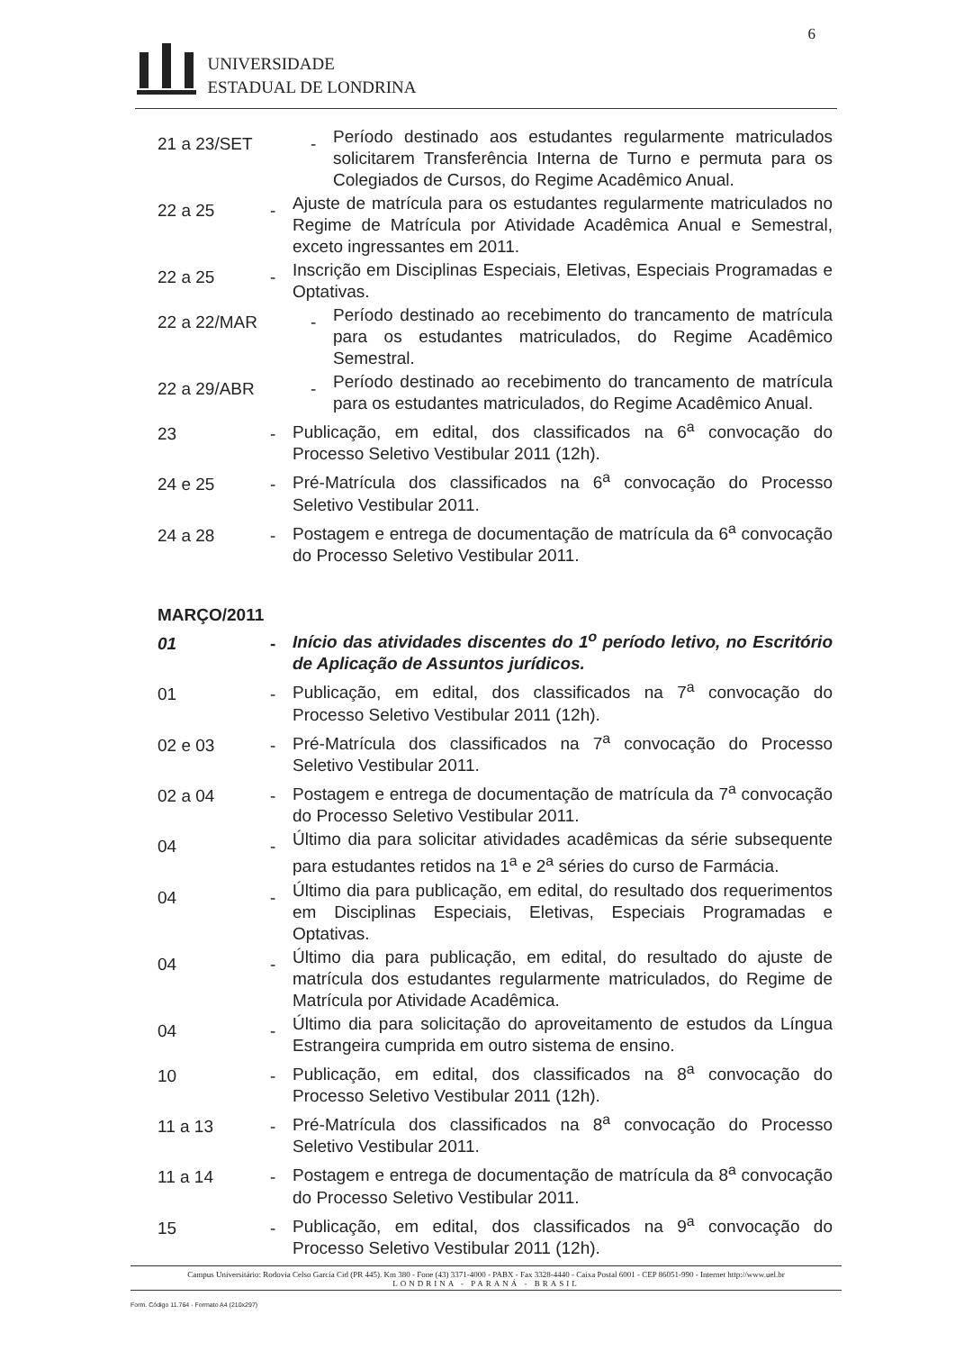6
UNIVERSIDADE
ESTADUAL DE LONDRINA
21 a 23/SET -
Período destinado aos estudantes regularmente matriculados solicitarem Transferência Interna de Turno e permuta para os Colegiados de Cursos, do Regime Acadêmico Anual.
22 a 25 -
Ajuste de matrícula para os estudantes regularmente matriculados no Regime de Matrícula por Atividade Acadêmica Anual e Semestral, exceto ingressantes em 2011.
22 a 25 -
Inscrição em Disciplinas Especiais, Eletivas, Especiais Programadas e Optativas.
22 a 22/MAR -
Período destinado ao recebimento do trancamento de matrícula para os estudantes matriculados, do Regime Acadêmico Semestral.
22 a 29/ABR -
Período destinado ao recebimento do trancamento de matrícula para os estudantes matriculados, do Regime Acadêmico Anual.
23 -
Publicação, em edital, dos classificados na 6<sup>a</sup> convocação do Processo Seletivo Vestibular 2011 (12h).
24 e 25 -
Pré-Matrícula dos classificados na 6<sup>a</sup> convocação do Processo Seletivo Vestibular 2011.
24 a 28 -
Postagem e entrega de documentação de matrícula da 6<sup>a</sup> convocação do Processo Seletivo Vestibular 2011.
MARÇO/2011
01 -
Início das atividades discentes do 1<sup>o</sup> período letivo, no Escritório de Aplicação de Assuntos jurídicos.
01 -
Publicação, em edital, dos classificados na 7<sup>a</sup> convocação do Processo Seletivo Vestibular 2011 (12h).
02 e 03 -
Pré-Matrícula dos classificados na 7<sup>a</sup> convocação do Processo Seletivo Vestibular 2011.
02 a 04 -
Postagem e entrega de documentação de matrícula da 7<sup>a</sup> convocação do Processo Seletivo Vestibular 2011.
04 -
Último dia para solicitar atividades acadêmicas da série subsequente para estudantes retidos na 1<sup>a</sup> e 2<sup>a</sup> séries do curso de Farmácia.
04 -
Último dia para publicação, em edital, do resultado dos requerimentos em Disciplinas Especiais, Eletivas, Especiais Programadas e Optativas.
04 -
Último dia para publicação, em edital, do resultado do ajuste de matrícula dos estudantes regularmente matriculados, do Regime de Matrícula por Atividade Acadêmica.
04 -
Último dia para solicitação do aproveitamento de estudos da Língua Estrangeira cumprida em outro sistema de ensino.
10 -
Publicação, em edital, dos classificados na 8<sup>a</sup> convocação do Processo Seletivo Vestibular 2011 (12h).
11 a 13 -
Pré-Matrícula dos classificados na 8<sup>a</sup> convocação do Processo Seletivo Vestibular 2011.
11 a 14 -
Postagem e entrega de documentação de matrícula da 8<sup>a</sup> convocação do Processo Seletivo Vestibular 2011.
15 -
Publicação, em edital, dos classificados na 9<sup>a</sup> convocação do Processo Seletivo Vestibular 2011 (12h).
Campus Universitário: Rodovia Celso Garcia Cid (PR 445). Km 380 - Fone (43) 3371-4000 - PABX - Fax 3328-4440 - Caixa Postal 6001 - CEP 86051-990 - Internet http://www.uel.br
LONDRINA - PARANÁ - BRASIL
Form. Código 11.764 - Formato A4 (210x297)